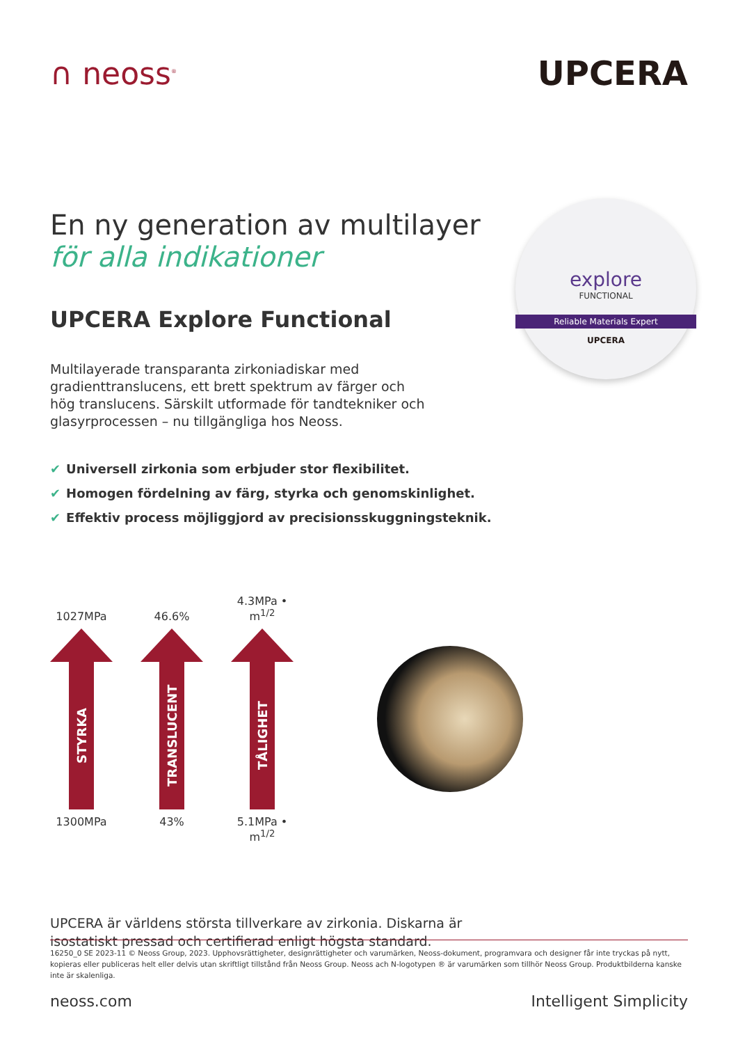∩ neoss<sup>®</sup>
UPCERA
En ny generation av multilayer
för alla indikationer
explore
FUNCTIONAL
Reliable Materials Expert
UPCERA
UPCERA Explore Functional
Multilayerade transparanta zirkoniadiskar med gradienttranslucens, ett brett spektrum av färger och hög translucens. Särskilt utformade för tandtekniker och glasyrprocessen – nu tillgängliga hos Neoss.
✔ Universell zirkonia som erbjuder stor flexibilitet.
✔ Homogen fördelning av färg, styrka och genomskinlighet.
✔ Effektiv process möjliggjord av precisionsskuggningsteknik.
1027MPa
STYRKA
1300MPa
46.6%
TRANSLUCENT
43%
4.3MPa • m<sup>1/2</sup>
TÅLIGHET
5.1MPa • m<sup>1/2</sup>
UPCERA är världens största tillverkare av zirkonia. Diskarna är
isostatiskt pressad och certifierad enligt högsta standard.
16250_0 SE 2023-11 © Neoss Group, 2023. Upphovsrättigheter, designrättigheter och varumärken, Neoss-dokument, programvara och designer får inte tryckas på nytt, kopieras eller publiceras helt eller delvis utan skriftligt tillstånd från Neoss Group. Neoss ach N-logotypen ® är varumärken som tillhör Neoss Group. Produktbilderna kanske inte är skalenliga.
neoss.com Intelligent Simplicity